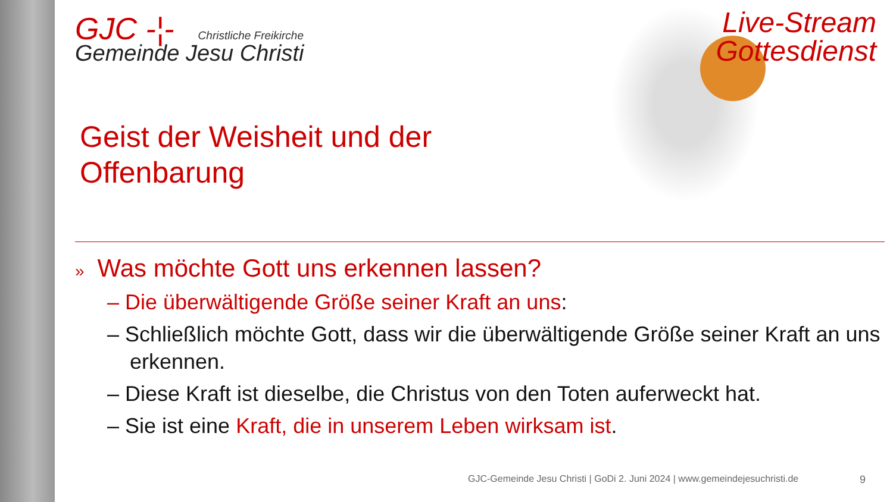GJC -¦-
Christliche Freikirche
Gemeinde Jesu Christi
Live-Stream
Gottesdienst
Geist der Weisheit und der
Offenbarung
» Was möchte Gott uns erkennen lassen?
– Die überwältigende Größe seiner Kraft an uns:
– Schließlich möchte Gott, dass wir die überwältigende Größe seiner Kraft an uns erkennen.
– Diese Kraft ist dieselbe, die Christus von den Toten auferweckt hat.
– Sie ist eine Kraft, die in unserem Leben wirksam ist.
GJC-Gemeinde Jesu Christi | GoDi 2. Juni 2024 | www.gemeindejesuchristi.de
9